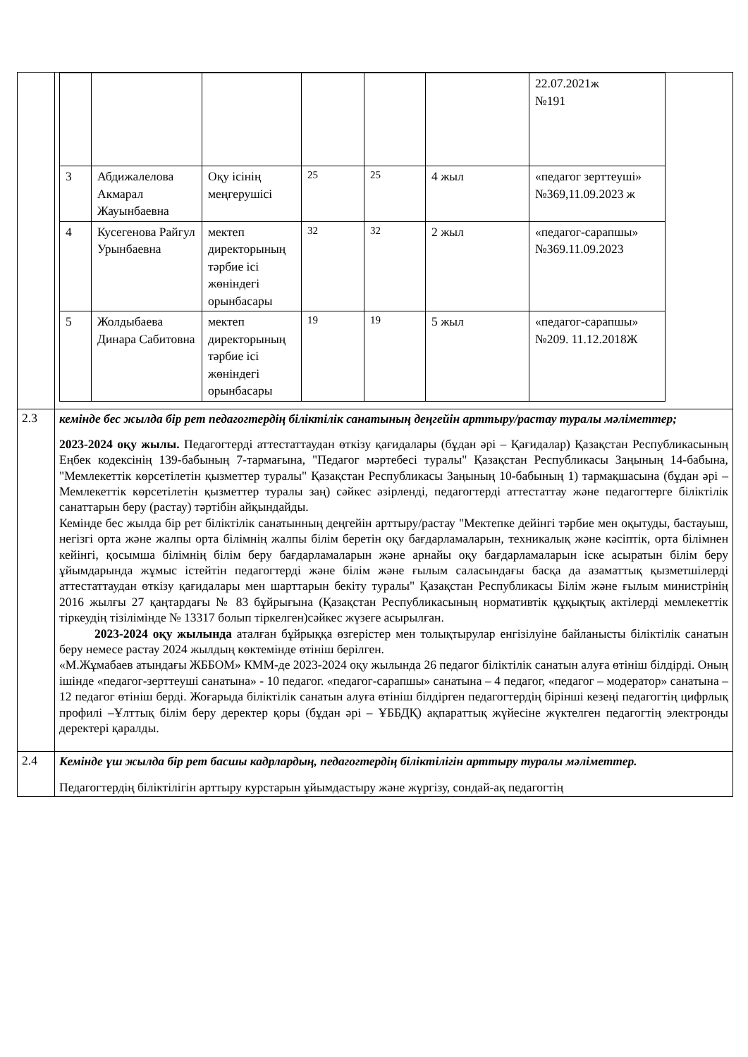| | / / / / / / / 22.07.2021ж №191 / / 3 / Абдижалелова Акмарал Жауынбаевна / Оқу ісінің меңгерушісі / 25 / 25 / 4 жыл / «педагог зерттеуші» №369,11.09.2023 ж / / 4 / Кусегенова Райгул Урынбаевна / мектеп директорының тәрбие ісі жөніндегі орынбасары / 32 / 32 / 2 жыл / «педагог-сарапшы» №369.11.09.2023 / / 5 / Жолдыбаева Динара Сабитовна / мектеп директорының тәрбие ісі жөніндегі орынбасары / 19 / 19 / 5 жыл / «педагог-сарапшы» №209. 11.12.2018Ж / |
| 2.3 | кемінде бес жылда бір рет педагогтердің біліктілік санатының деңгейін арттыру/растау туралы мәліметтер; 2023-2024 оқу жылы. Педагогтерді аттестаттаудан өткізу қағидалары (бұдан әрі – Қағидалар) Қазақстан Республикасының Еңбек кодексінің 139-бабының 7-тармағына, "Педагог мәртебесі туралы" Қазақстан Республикасы Заңының 14-бабына, "Мемлекеттік көрсетілетін қызметтер туралы" Қазақстан Республикасы Заңының 10-бабының 1) тармақшасына (бұдан әрі – Мемлекеттік көрсетілетін қызметтер туралы заң) сәйкес әзірленді, педагогтерді аттестаттау және педагогтерге біліктілік санаттарын беру (растау) тәртібін айқындайды. Кемінде бес жылда бір рет біліктілік санатынның деңгейін арттыру/растау "Мектепке дейінгі тәрбие мен оқытуды, бастауыш, негізгі орта және жалпы орта білімнің жалпы білім беретін оқу бағдарламаларын, техникалық және кәсіптік, орта білімнен кейінгі, қосымша білімнің білім беру бағдарламаларын және арнайы оқу бағдарламаларын іске асыратын білім беру ұйымдарында жұмыс істейтін педагогтерді және білім және ғылым саласындағы басқа да азаматтық қызметшілерді аттестаттаудан өткізу қағидалары мен шарттарын бекіту туралы" Қазақстан Республикасы Білім және ғылым министрінің 2016 жылғы 27 қаңтардағы № 83 бұйрығына (Қазақстан Республикасының нормативтік құқықтық актілерді мемлекеттік тіркеудің тізілімінде № 13317 болып тіркелген)сәйкес жүзеге асырылған. 2023-2024 оқу жылында аталған бұйрыққа өзгерістер мен толықтырулар енгізілуіне байланысты біліктілік санатын беру немесе растау 2024 жылдың көктемінде өтініш берілген. «М.Жұмабаев атындағы ЖББОМ» КММ-де 2023-2024 оқу жылында 26 педагог біліктілік санатын алуға өтініш білдірді. Оның ішінде «педагог-зерттеуші санатына» - 10 педагог. «педагог-сарапшы» санатына – 4 педагог, «педагог – модератор» санатына – 12 педагог өтініш берді. Жоғарыда біліктілік санатын алуға өтініш білдірген педагогтердің бірінші кезеңі педагогтің цифрлық профилі –Ұлттық білім беру деректер қоры (бұдан әрі – ҰББДҚ) ақпараттық жүйесіне жүктелген педагогтің электронды деректері қаралды. |
| 2.4 | Кемінде үш жылда бір рет басшы кадрлардың, педагогтердің біліктілігін арттыру туралы мәліметтер. Педагогтердің біліктілігін арттыру курстарын ұйымдастыру және жүргізу, сондай-ақ педагогтің |